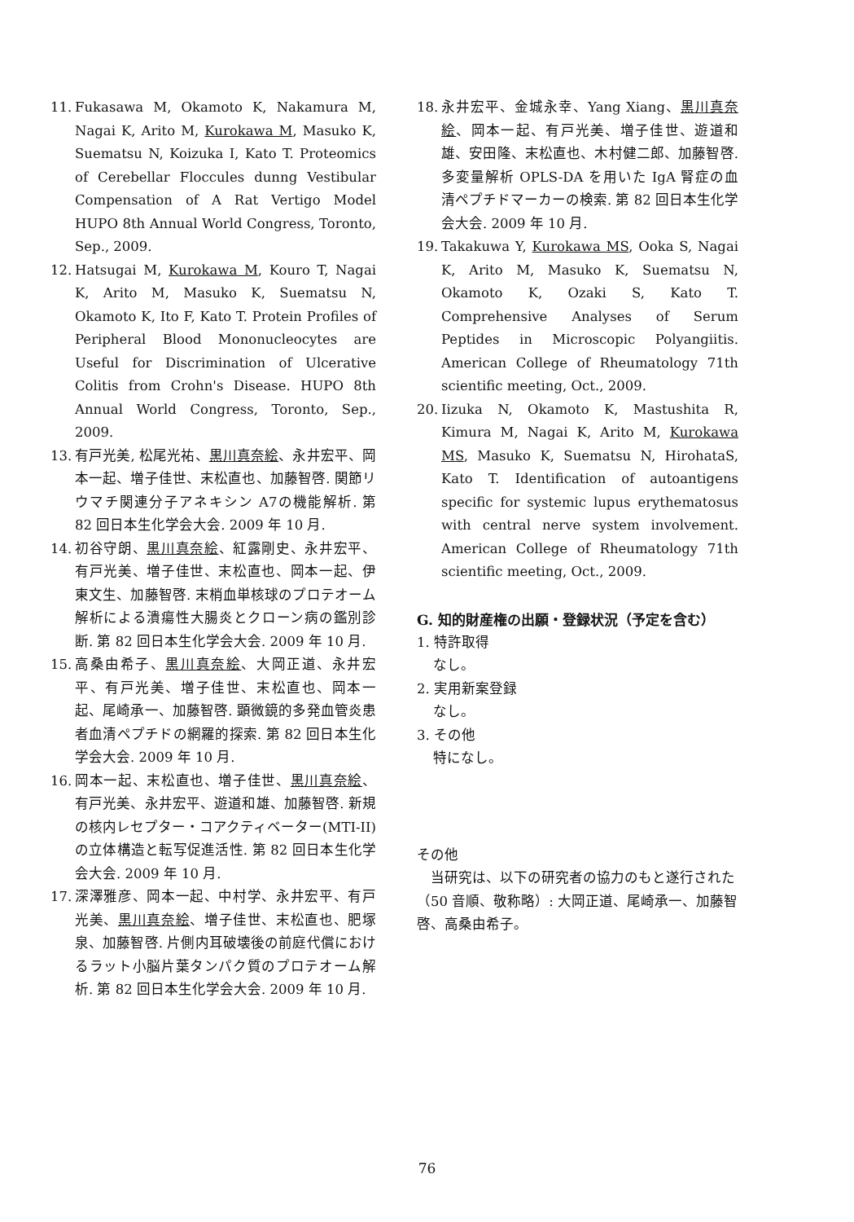11. Fukasawa M, Okamoto K, Nakamura M, Nagai K, Arito M, Kurokawa M, Masuko K, Suematsu N, Koizuka I, Kato T. Proteomics of Cerebellar Floccules dunng Vestibular Compensation of A Rat Vertigo Model HUPO 8th Annual World Congress, Toronto, Sep., 2009.
12. Hatsugai M, Kurokawa M, Kouro T, Nagai K, Arito M, Masuko K, Suematsu N, Okamoto K, Ito F, Kato T. Protein Profiles of Peripheral Blood Mononucleocytes are Useful for Discrimination of Ulcerative Colitis from Crohn's Disease. HUPO 8th Annual World Congress, Toronto, Sep., 2009.
13. 有戸光美, 松尾光祐、黒川真奈絵、永井宏平、岡本一起、増子佳世、末松直也、加藤智啓. 関節リウマチ関連分子アネキシン A7の機能解析. 第 82 回日本生化学会大会. 2009 年 10 月.
14. 初谷守朗、黒川真奈絵、紅露剛史、永井宏平、有戸光美、増子佳世、末松直也、岡本一起、伊東文生、加藤智啓. 末梢血単核球のプロテオーム解析による潰瘍性大腸炎とクローン病の鑑別診断. 第 82 回日本生化学会大会. 2009 年 10 月.
15. 高桑由希子、黒川真奈絵、大岡正道、永井宏平、有戸光美、増子佳世、末松直也、岡本一起、尾崎承一、加藤智啓. 顕微鏡的多発血管炎患者血清ペプチドの網羅的探索. 第 82 回日本生化学会大会. 2009 年 10 月.
16. 岡本一起、末松直也、増子佳世、黒川真奈絵、有戸光美、永井宏平、遊道和雄、加藤智啓. 新規の核内レセプター・コアクティベーター(MTI-II)の立体構造と転写促進活性. 第 82 回日本生化学会大会. 2009 年 10 月.
17. 深澤雅彦、岡本一起、中村学、永井宏平、有戸光美、黒川真奈絵、増子佳世、末松直也、肥塚泉、加藤智啓. 片側内耳破壊後の前庭代償におけるラット小脳片葉タンパク質のプロテオーム解析. 第 82 回日本生化学会大会. 2009 年 10 月.
18. 永井宏平、金城永幸、Yang Xiang、黒川真奈絵、岡本一起、有戸光美、増子佳世、遊道和雄、安田隆、末松直也、木村健二郎、加藤智啓. 多変量解析 OPLS-DA を用いた IgA 腎症の血清ペプチドマーカーの検索. 第 82 回日本生化学会大会. 2009 年 10 月.
19. Takakuwa Y, Kurokawa MS, Ooka S, Nagai K, Arito M, Masuko K, Suematsu N, Okamoto K, Ozaki S, Kato T. Comprehensive Analyses of Serum Peptides in Microscopic Polyangiitis. American College of Rheumatology 71th scientific meeting, Oct., 2009.
20. Iizuka N, Okamoto K, Mastushita R, Kimura M, Nagai K, Arito M, Kurokawa MS, Masuko K, Suematsu N, HirohataS, Kato T. Identification of autoantigens specific for systemic lupus erythematosus with central nerve system involvement. American College of Rheumatology 71th scientific meeting, Oct., 2009.
G. 知的財産権の出願・登録状況（予定を含む）
1. 特許取得
なし。
2. 実用新案登録
なし。
3. その他
特になし。
その他
当研究は、以下の研究者の協力のもと遂行された（50 音順、敬称略）: 大岡正道、尾崎承一、加藤智啓、高桑由希子。
76